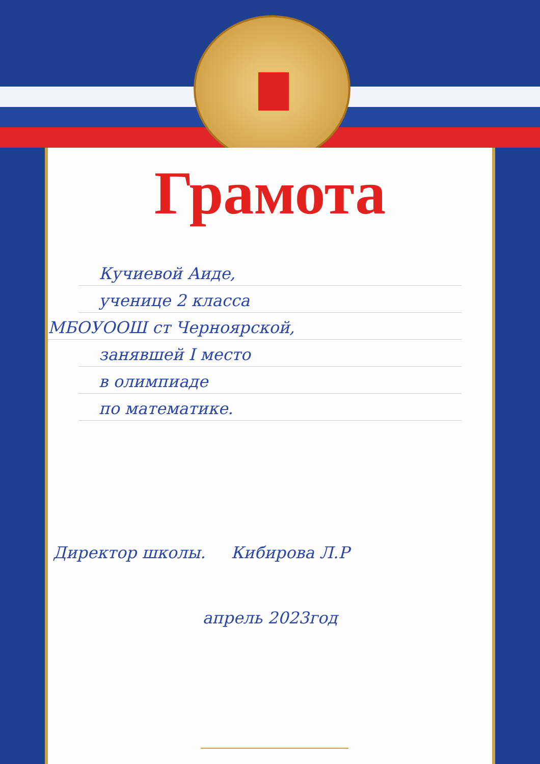Грамота
Кучиевой Аиде,
ученице 2 класса
МБОУООШ ст Черноярской,
занявшей I место
в олимпиаде
по математике.
Директор школы. Кибирова Л.Р
апрель 2023год